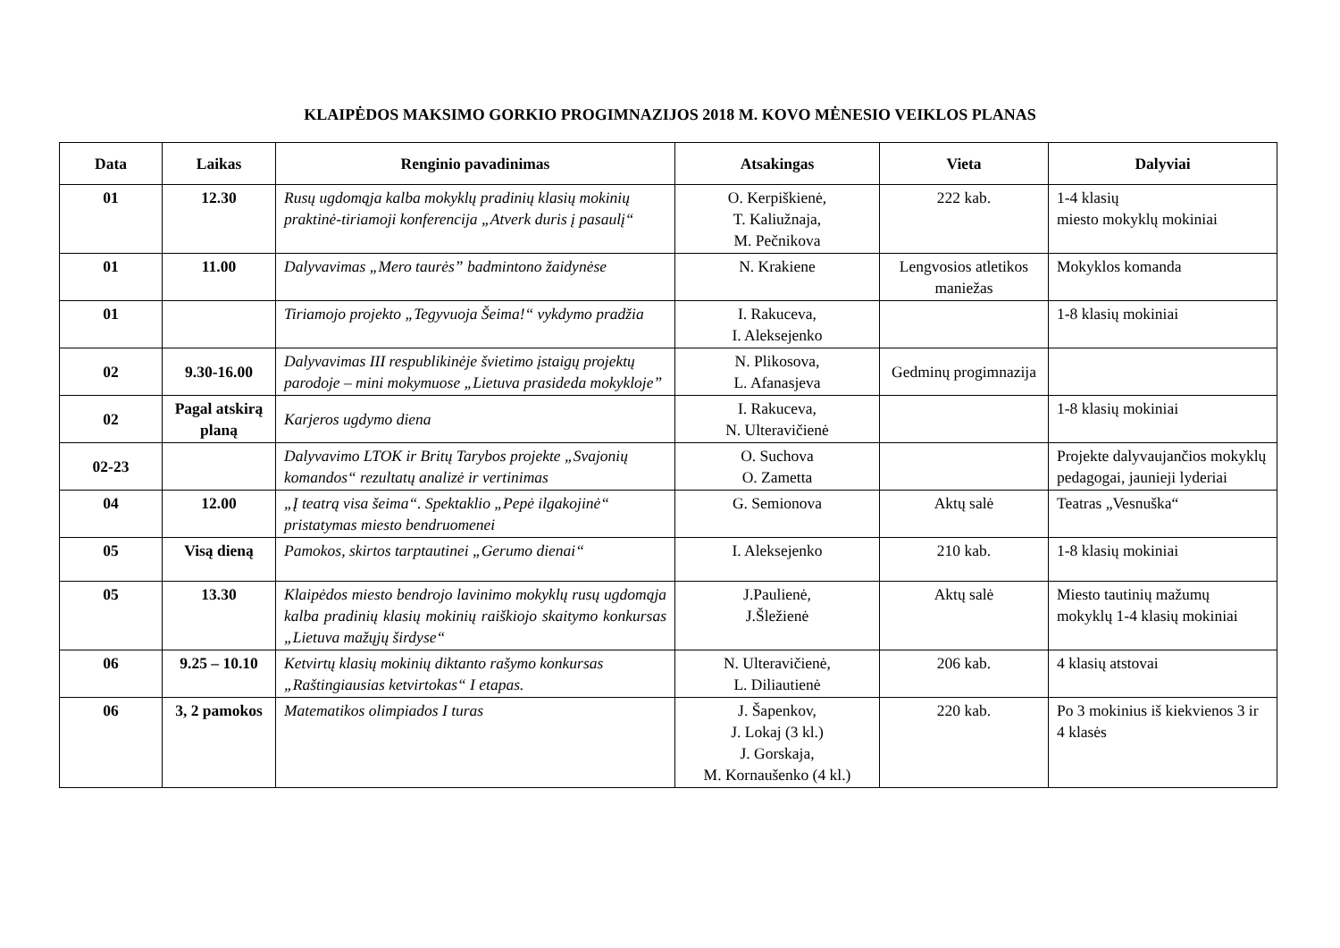KLAIPĖDOS MAKSIMO GORKIO PROGIMNAZIJOS 2018 M. KOVO MĖNESIO VEIKLOS PLANAS
| Data | Laikas | Renginio pavadinimas | Atsakingas | Vieta | Dalyviai |
| --- | --- | --- | --- | --- | --- |
| 01 | 12.30 | Rusų ugdomąja kalba mokyklų pradinių klasių mokinių praktinė-tiriamoji konferencija „Atverk duris į pasaulį“ | O. Kerpiškienė, T. Kaliužnaja, M. Pečnikova | 222 kab. | 1-4 klasių miesto mokyklų mokiniai |
| 01 | 11.00 | Dalyvavimas „Mero taurės” badmintono žaidynėse | N. Krakiene | Lengvosios atletikos maniežas | Mokyklos komanda |
| 01 | | Tiriamojo projekto „Tegyvuoja Šeima!“ vykdymo pradžia | I. Rakuceva, I. Aleksejenko | | 1-8 klasių mokiniai |
| 02 | 9.30-16.00 | Dalyvavimas III respublikinėje švietimo įstaigų projektų parodoje – mini mokymuose „Lietuva prasideda mokykloje” | N. Plikosova, L. Afanasjeva | Gedminų progimnazija | |
| 02 | Pagal atskirą planą | Karjeros ugdymo dienа | I. Rakuceva, N. Ulteravičienė | | 1-8 klasių mokiniai |
| 02-23 | | Dalyvavimo LTOK ir Britų Tarybos projekte „Svajonių komandos“ rezultatų analizė ir vertinimas | O. Suchova O. Zametta | | Projekte dalyvaujančios mokyklų pedagogai, jaunieji lyderiai |
| 04 | 12.00 | „Į teatrą visa šeima“. Spektaklio „Pepė ilgakojinė“ pristatymas miesto bendruomenei | G. Semionova | Aktų salė | Teatras „Vesnuška“ |
| 05 | Visą dieną | Pamokos, skirtos tarptautinei „Gerumo dienai“ | I. Aleksejenko | 210 kab. | 1-8 klasių mokiniai |
| 05 | 13.30 | Klaipėdos miesto bendrojo lavinimo mokyklų rusų ugdomąja kalba pradinių klasių mokinių raiškiojo skaitymo konkursas „Lietuva mažųjų širdyse“ | J.Paulienė, J.Šležienė | Aktų salė | Miesto tautinių mažumų mokyklų 1-4 klasių mokiniai |
| 06 | 9.25 – 10.10 | Ketvirtų klasių mokinių diktanto rašymo konkursas „Raštingiausias ketvirtokas“ I etapas. | N. Ulteravičienė, L. Diliautienė | 206 kab. | 4 klasių atstovai |
| 06 | 3, 2 pamokos | Matematikos olimpiados I turas | J. Šapenkov, J. Lokaj (3 kl.) J. Gorskaja, M. Kornaušenko (4 kl.) | 220 kab. | Po 3 mokinius iš kiekvienos 3 ir 4 klasės |